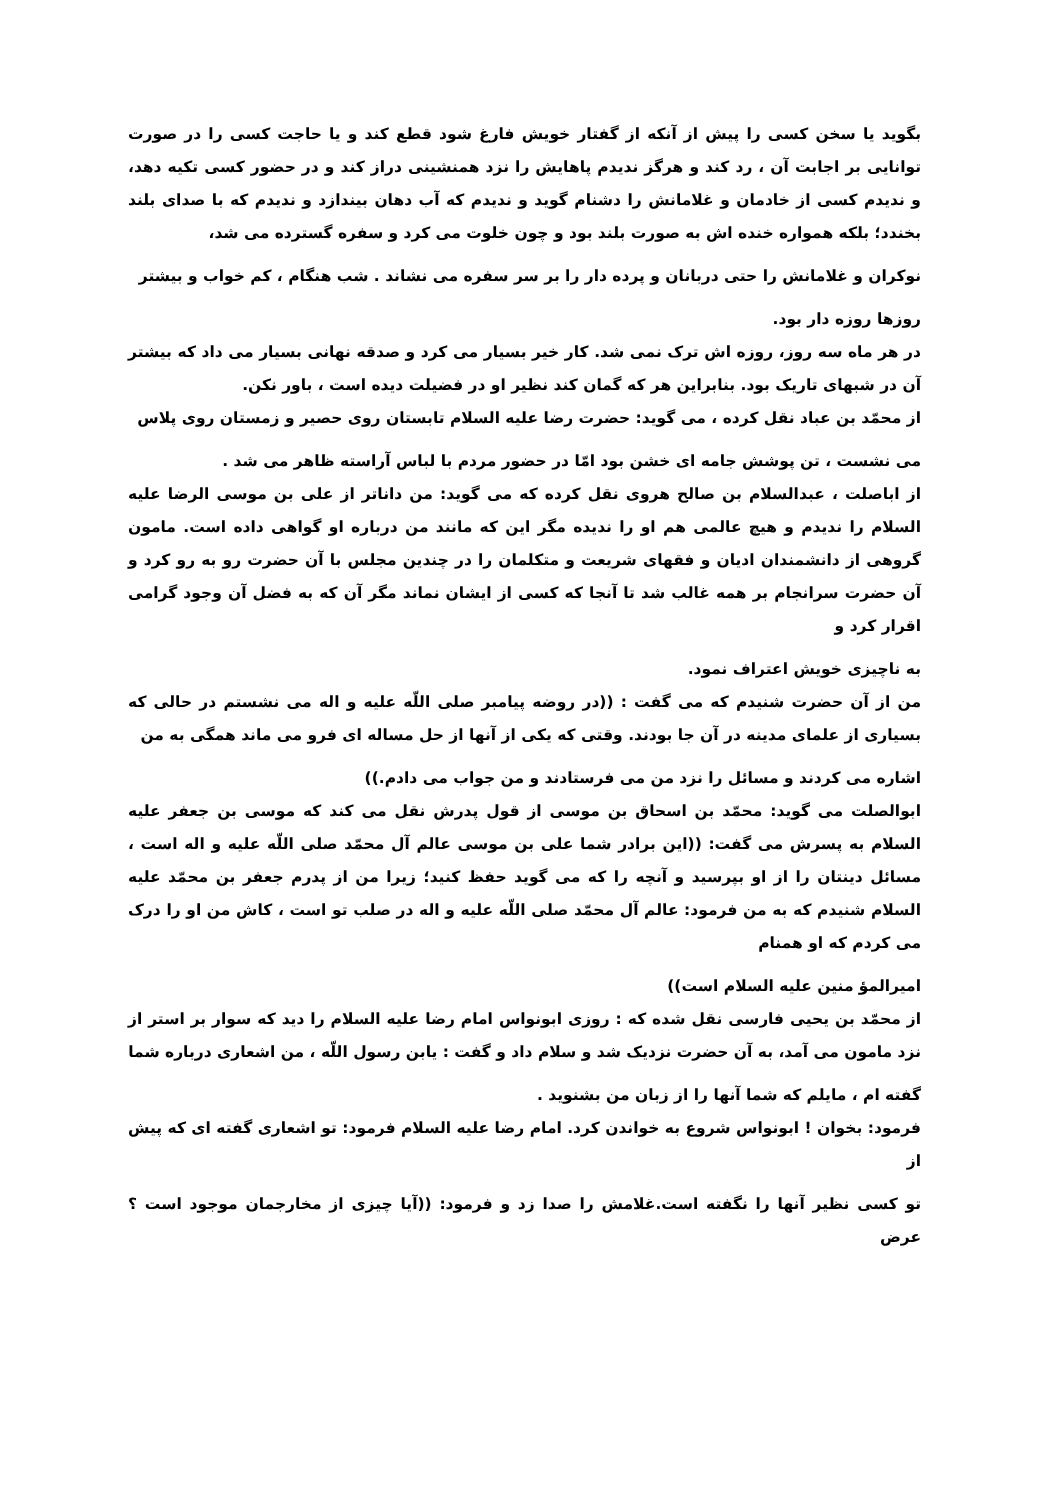بگوید یا سخن کسی را پیش از آنکه از گفتار خویش فارغ شود قطع کند و یا حاجت کسی را در صورت توانایی بر اجابت آن ، رد کند و هرگز ندیدم پاهایش را نزد همنشینی دراز کند و در حضور کسی تکیه دهد، و ندیدم کسی از خادمان و غلامانش را دشنام گوید و ندیدم که آب دهان بیندازد و ندیدم که با صدای بلند بخندد؛ بلکه همواره خنده اش به صورت بلند بود و چون خلوت می کرد و سفره گسترده می شد،
نوکران و غلامانش را حتی دربانان و پرده دار را بر سر سفره می نشاند . شب هنگام ، کم خواب و بیشتر
روزها روزه دار بود.
در هر ماه سه روز، روزه اش ترک نمی شد. کار خیر بسیار می کرد و صدقه نهانی بسیار می داد که بیشتر آن در شبهای تاریک بود. بنابراین هر که گمان کند نظیر او در فضیلت دیده است ، باور نکن.
از محمّد بن عباد نقل کرده ، می گوید: حضرت رضا علیه السلام تابستان روی حصیر و زمستان روی پلاس
می نشست ، تن پوشش جامه ای خشن بود امّا در حضور مردم با لباس آراسته ظاهر می شد .
از اباصلت ، عبدالسلام بن صالح هروی نقل کرده که می گوید: من داناتر از علی بن موسی الرضا علیه السلام را ندیدم و هیچ عالمی هم او را ندیده مگر این که مانند من درباره او گواهی داده است. مامون گروهی از دانشمندان ادیان و فقهای شریعت و متکلمان را در چندین مجلس با آن حضرت رو به رو کرد و آن حضرت سرانجام بر همه غالب شد تا آنجا که کسی از ایشان نماند مگر آن که به فضل آن وجود گرامی اقرار کرد و
به ناچیزی خویش اعتراف نمود.
من از آن حضرت شنیدم که می گفت : ((در روضه پیامبر صلی اللّه علیه و اله می نشستم در حالی که بسیاری از علمای مدینه در آن جا بودند. وقتی که یکی از آنها از حل مساله ای فرو می ماند همگی به من
اشاره می کردند و مسائل را نزد من می فرستادند و من جواب می دادم.))
ابوالصلت می گوید: محمّد بن اسحاق بن موسی از قول پدرش نقل می کند که موسی بن جعفر علیه السلام به پسرش می گفت: ((این برادر شما علی بن موسی عالم آل محمّد صلی اللّه علیه و اله است ، مسائل دینتان را از او بپرسید و آنچه را که می گوید حفظ کنید؛ زیرا من از پدرم جعفر بن محمّد علیه السلام شنیدم که به من فرمود: عالم آل محمّد صلی اللّه علیه و اله در صلب تو است ، کاش من او را درک می کردم که او همنام
امیرالمؤ منین علیه السلام است))
از محمّد بن یحیی فارسی نقل شده که : روزی ابونواس امام رضا علیه السلام را دید که سوار بر استر از نزد مامون می آمد، به آن حضرت نزدیک شد و سلام داد و گفت : یابن رسول اللّه ، من اشعاری درباره شما
گفته ام ، مایلم که شما آنها را از زبان من بشنوید .
فرمود: بخوان ! ابونواس شروع به خواندن کرد. امام رضا علیه السلام فرمود: تو اشعاری گفته ای که پیش از
تو کسی نظیر آنها را نگفته است.غلامش را صدا زد و فرمود: ((آیا چیزی از مخارجمان موجود است ؟ عرض